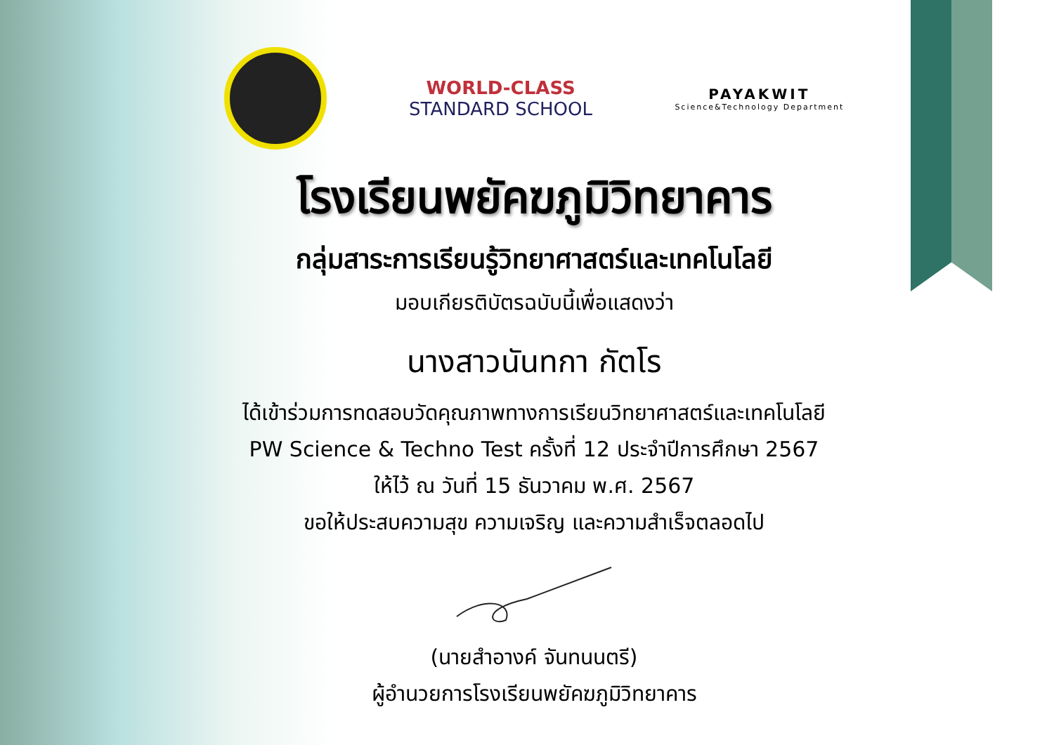WORLD-CLASS
STANDARD SCHOOL
PAYAKWIT
Science&Technology Department
โรงเรียนพยัคฆภูมิวิทยาคาร
กลุ่มสาระการเรียนรู้วิทยาศาสตร์และเทคโนโลยี
มอบเกียรติบัตรฉบับนี้เพื่อแสดงว่า
นางสาวนันทกา กัตโร
ได้เข้าร่วมการทดสอบวัดคุณภาพทางการเรียนวิทยาศาสตร์และเทคโนโลยี
PW Science & Techno Test ครั้งที่ 12 ประจำปีการศึกษา 2567
ให้ไว้ ณ วันที่ 15 ธันวาคม พ.ศ. 2567
ขอให้ประสบความสุข ความเจริญ และความสำเร็จตลอดไป
(นายสำอางค์ จันทนนตรี)
ผู้อำนวยการโรงเรียนพยัคฆภูมิวิทยาคาร